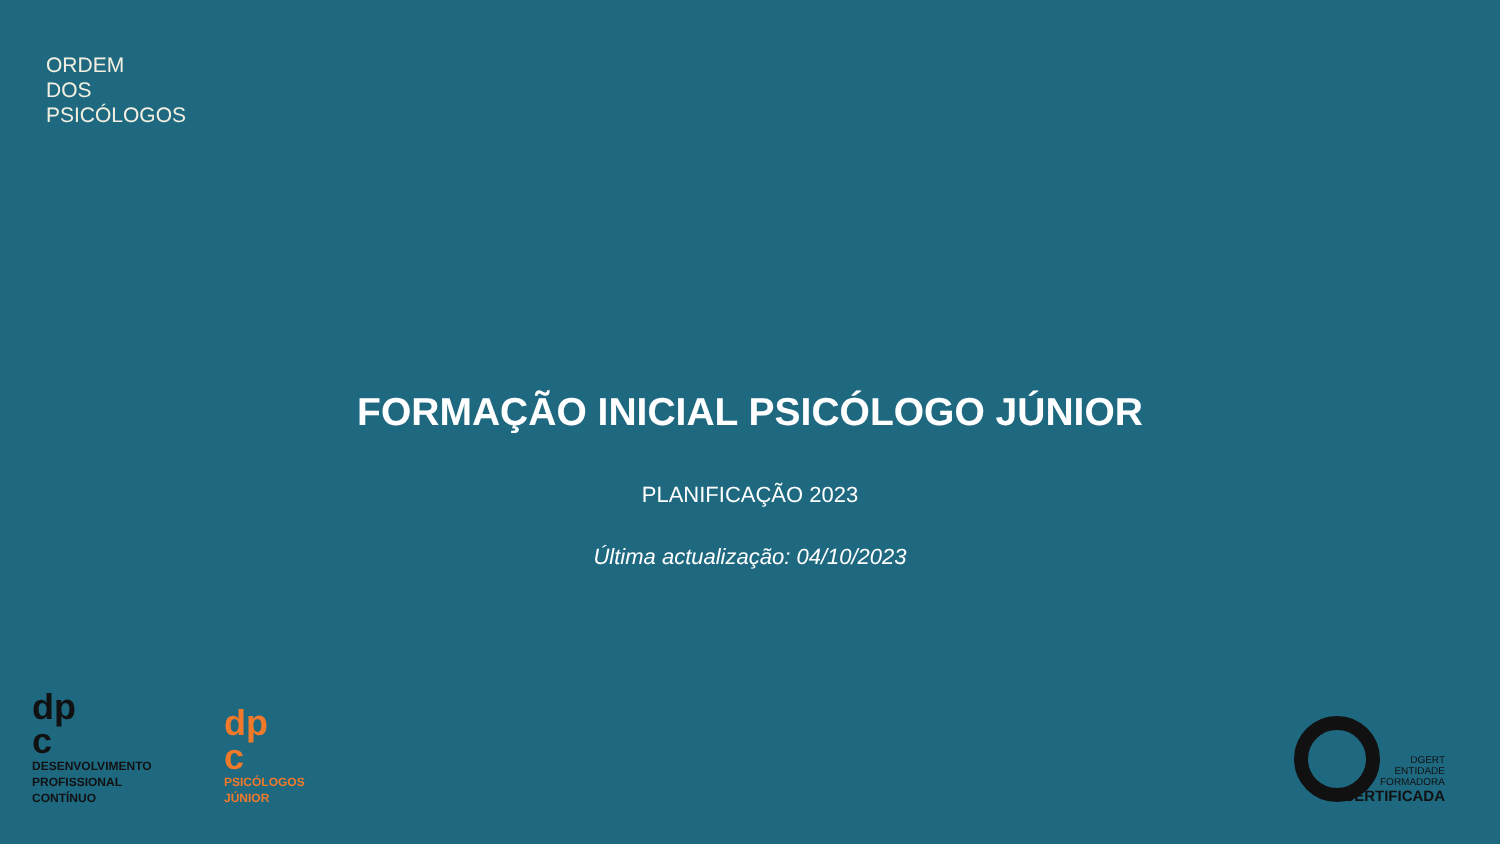ORDEM
DOS
PSICÓLOGOS
FORMAÇÃO INICIAL PSICÓLOGO JÚNIOR
PLANIFICAÇÃO 2023
Última actualização: 04/10/2023
dp
c
DESENVOLVIMENTO
PROFISSIONAL
CONTÍNUO
dp
c
PSICÓLOGOS
JÚNIOR
DGERT
ENTIDADE
FORMADORA
CERTIFICADA